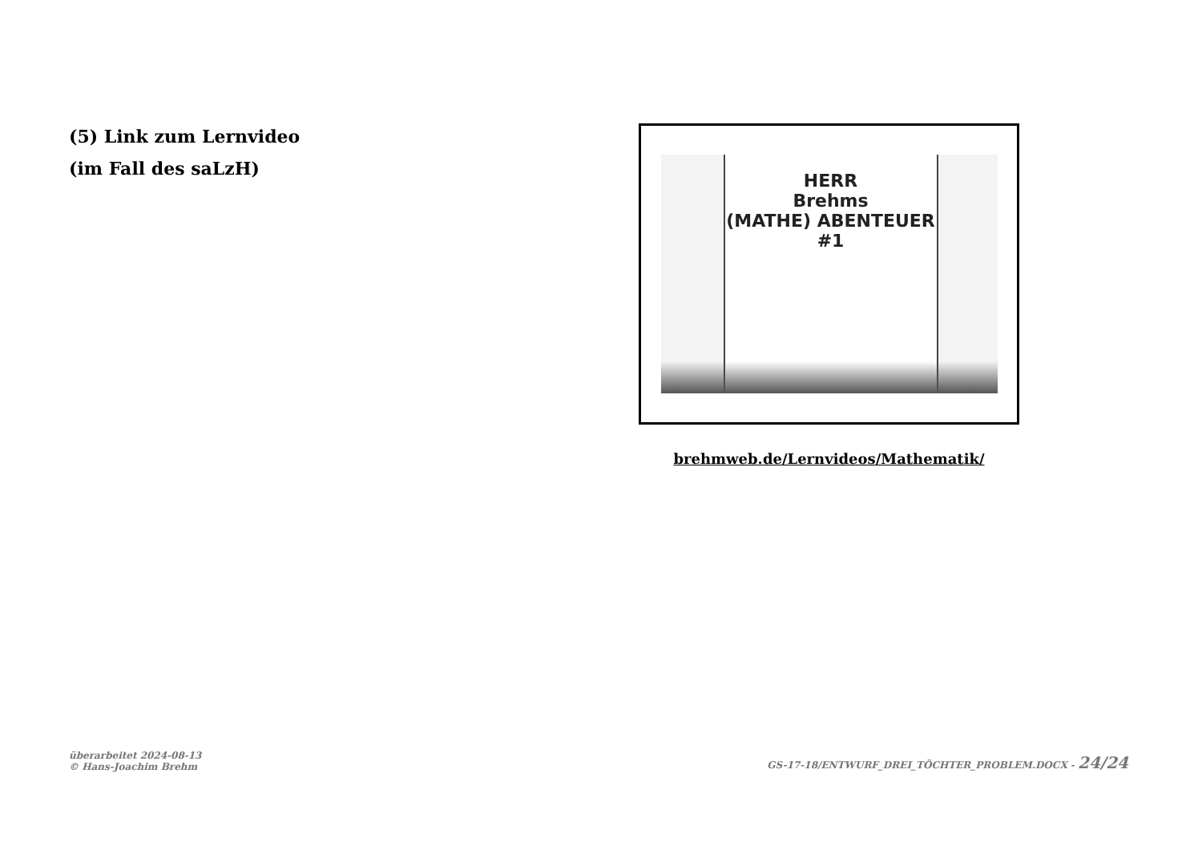(5) Link zum Lernvideo
(im Fall des saLzH)
HERR
Brehms
(MATHE) ABENTEUER
#1
brehmweb.de/Lernvideos/Mathematik/
überarbeitet 2024-08-13
© Hans-Joachim Brehm
GS-17-18/ENTWURF_DREI_TÖCHTER_PROBLEM.DOCX - 24/24